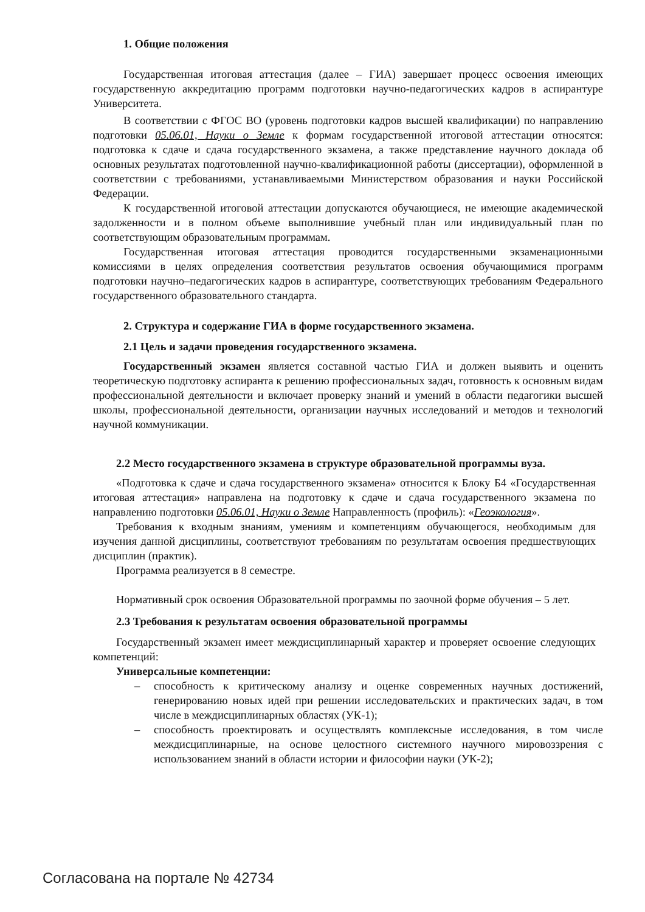1. Общие положения
Государственная итоговая аттестация (далее – ГИА) завершает процесс освоения имеющих государственную аккредитацию программ подготовки научно-педагогических кадров в аспирантуре Университета.
В соответствии с ФГОС ВО (уровень подготовки кадров высшей квалификации) по направлению подготовки 05.06.01, Науки о Земле к формам государственной итоговой аттестации относятся: подготовка к сдаче и сдача государственного экзамена, а также представление научного доклада об основных результатах подготовленной научно-квалификационной работы (диссертации), оформленной в соответствии с требованиями, устанавливаемыми Министерством образования и науки Российской Федерации.
К государственной итоговой аттестации допускаются обучающиеся, не имеющие академической задолженности и в полном объеме выполнившие учебный план или индивидуальный план по соответствующим образовательным программам.
Государственная итоговая аттестация проводится государственными экзаменационными комиссиями в целях определения соответствия результатов освоения обучающимися программ подготовки научно–педагогических кадров в аспирантуре, соответствующих требованиям Федерального государственного образовательного стандарта.
2. Структура и содержание ГИА в форме государственного экзамена.
2.1 Цель и задачи проведения государственного экзамена.
Государственный экзамен является составной частью ГИА и должен выявить и оценить теоретическую подготовку аспиранта к решению профессиональных задач, готовность к основным видам профессиональной деятельности и включает проверку знаний и умений в области педагогики высшей школы, профессиональной деятельности, организации научных исследований и методов и технологий научной коммуникации.
2.2 Место государственного экзамена в структуре образовательной программы вуза.
«Подготовка к сдаче и сдача государственного экзамена» относится к Блоку Б4 «Государственная итоговая аттестация» направлена на подготовку к сдаче и сдача государственного экзамена по направлению подготовки 05.06.01, Науки о Земле Направленность (профиль): «Геоэкология».
Требования к входным знаниям, умениям и компетенциям обучающегося, необходимым для изучения данной дисциплины, соответствуют требованиям по результатам освоения предшествующих дисциплин (практик).
Программа реализуется в 8 семестре.
Нормативный срок освоения Образовательной программы по заочной форме обучения – 5 лет.
2.3 Требования к результатам освоения образовательной программы
Государственный экзамен имеет междисциплинарный характер и проверяет освоение следующих компетенций:
Универсальные компетенции:
– способность к критическому анализу и оценке современных научных достижений, генерированию новых идей при решении исследовательских и практических задач, в том числе в междисциплинарных областях (УК-1);
– способность проектировать и осуществлять комплексные исследования, в том числе междисциплинарные, на основе целостного системного научного мировоззрения с использованием знаний в области истории и философии науки (УК-2);
Согласована на портале № 42734